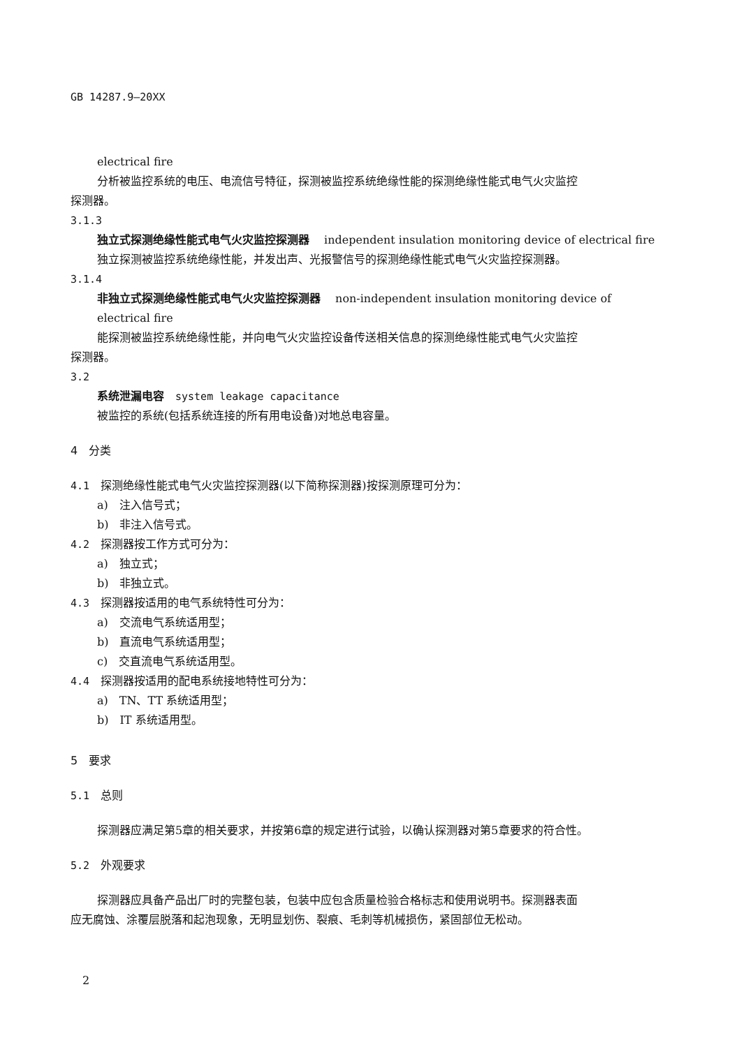GB 14287.9—20XX
electrical fire
分析被监控系统的电压、电流信号特征，探测被监控系统绝缘性能的探测绝缘性能式电气火灾监控
探测器。
3.1.3
独立式探测绝缘性能式电气火灾监控探测器　 independent insulation monitoring device of electrical fire
独立探测被监控系统绝缘性能，并发出声、光报警信号的探测绝缘性能式电气火灾监控探测器。
3.1.4
非独立式探测绝缘性能式电气火灾监控探测器　 non-independent insulation monitoring device of electrical fire
能探测被监控系统绝缘性能，并向电气火灾监控设备传送相关信息的探测绝缘性能式电气火灾监控
探测器。
3.2
系统泄漏电容　system leakage capacitance
被监控的系统(包括系统连接的所有用电设备)对地总电容量。
4　分类
4.1　探测绝缘性能式电气火灾监控探测器(以下简称探测器)按探测原理可分为：
a)　注入信号式；
b)　非注入信号式。
4.2　探测器按工作方式可分为：
a)　独立式；
b)　非独立式。
4.3　探测器按适用的电气系统特性可分为：
a)　交流电气系统适用型；
b)　直流电气系统适用型；
c)　交直流电气系统适用型。
4.4　探测器按适用的配电系统接地特性可分为：
a)　TN、TT 系统适用型；
b)　IT 系统适用型。
5　要求
5.1　总则
探测器应满足第5章的相关要求，并按第6章的规定进行试验，以确认探测器对第5章要求的符合性。
5.2　外观要求
探测器应具备产品出厂时的完整包装，包装中应包含质量检验合格标志和使用说明书。探测器表面
应无腐蚀、涂覆层脱落和起泡现象，无明显划伤、裂痕、毛刺等机械损伤，紧固部位无松动。
2